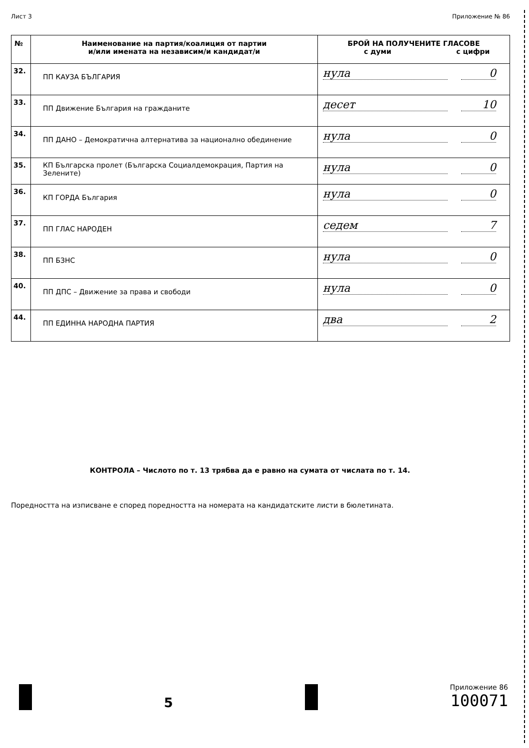Лист 3 Приложение № 86
| № | Наименование на партия/коалиция от партии и/или имената на независим/и кандидат/и | БРОЙ НА ПОЛУЧЕНИТЕ ГЛАСОВЕ с думи с цифри |
| --- | --- | --- |
| 32. | ПП КАУЗА БЪЛГАРИЯ | нула 0 |
| 33. | ПП Движение България на гражданите | десет 10 |
| 34. | ПП ДАНО – Демократична алтернатива за национално обединение | нула 0 |
| 35. | КП Българска пролет (Българска Социалдемокрация, Партия на Зелените) | нула 0 |
| 36. | КП ГОРДА България | нула 0 |
| 37. | ПП ГЛАС НАРОДЕН | седем 7 |
| 38. | ПП БЗНС | нула 0 |
| 40. | ПП ДПС – Движение за права и свободи | нула 0 |
| 44. | ПП ЕДИННА НАРОДНА ПАРТИЯ | два 2 |
КОНТРОЛА – Числото по т. 13 трябва да е равно на сумата от числата по т. 14.
Поредността на изписване е според поредността на номерата на кандидатските листи в бюлетината.
5
Приложение 86
100071